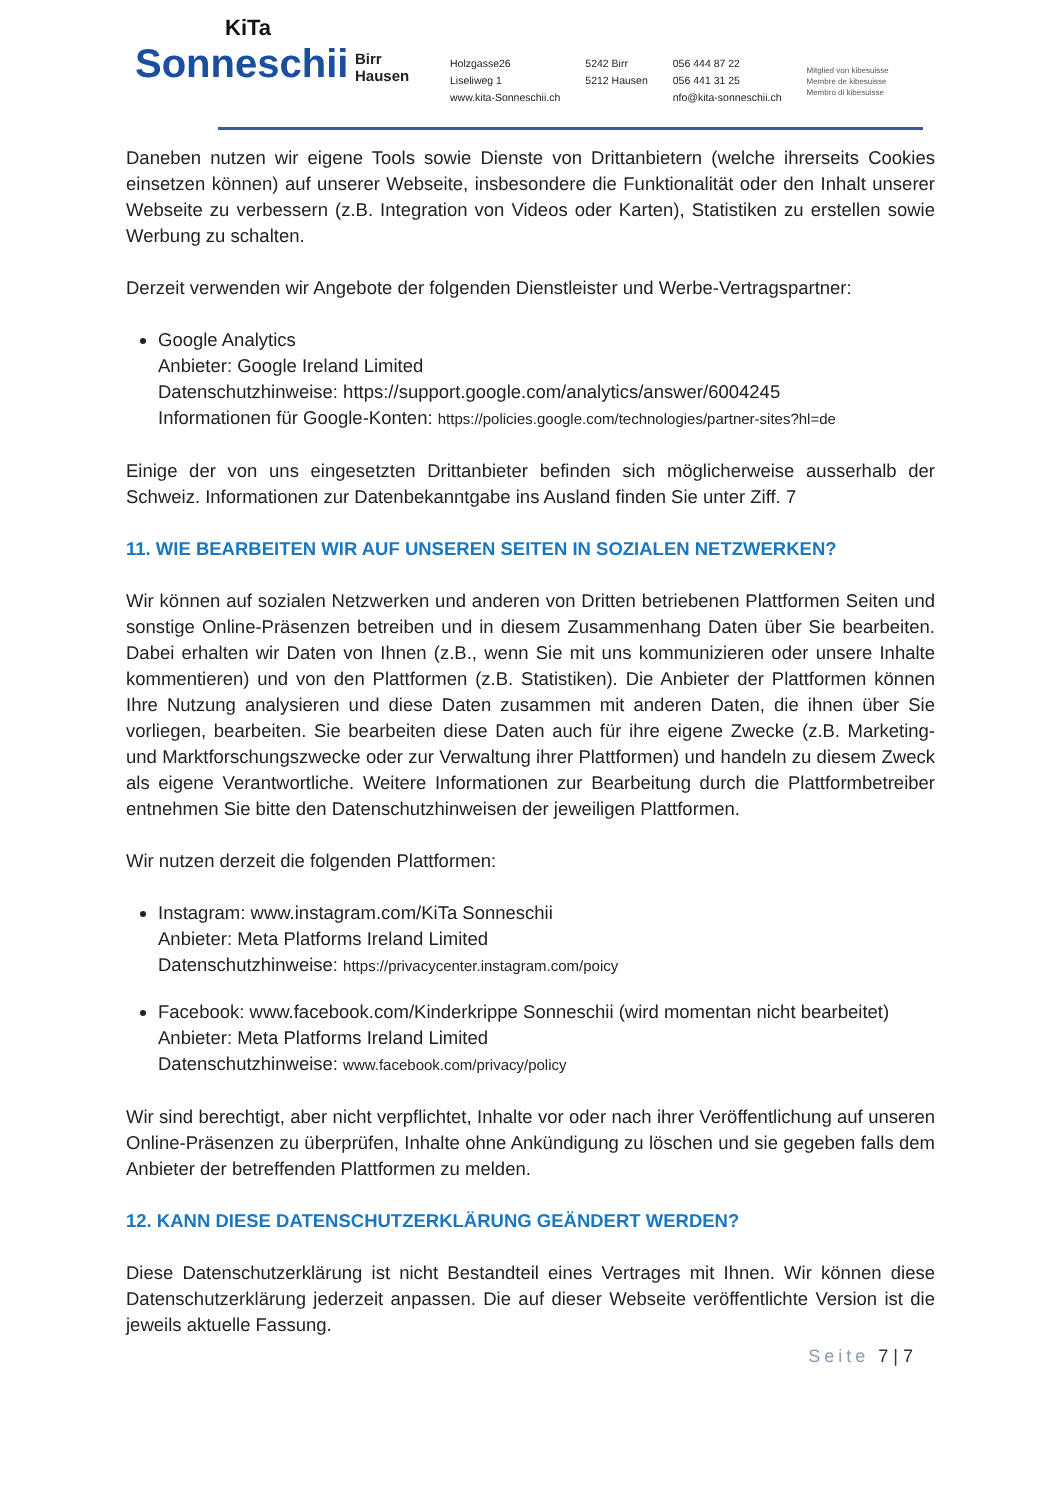KiTa
Sonneschii
Birr
Hausen
Holzgasse26
Liseliweg 1
www.kita-Sonneschii.ch
5242 Birr
5212 Hausen
056 444 87 22
056 441 31 25
nfo@kita-sonneschii.ch
Mitglied von kibesuisse
Membre de kibesuisse
Membro di kibesuisse
Daneben nutzen wir eigene Tools sowie Dienste von Drittanbietern (welche ihrerseits Cookies einsetzen können) auf unserer Webseite, insbesondere die Funktionalität oder den Inhalt unserer Webseite zu verbessern (z.B. Integration von Videos oder Karten), Statistiken zu erstellen sowie Werbung zu schalten.
Derzeit verwenden wir Angebote der folgenden Dienstleister und Werbe-Vertragspartner:
Google Analytics
Anbieter: Google Ireland Limited
Datenschutzhinweise: https://support.google.com/analytics/answer/6004245
Informationen für Google-Konten: https://policies.google.com/technologies/partner-sites?hl=de
Einige der von uns eingesetzten Drittanbieter befinden sich möglicherweise ausserhalb der Schweiz. Informationen zur Datenbekanntgabe ins Ausland finden Sie unter Ziff. 7
11. WIE BEARBEITEN WIR AUF UNSEREN SEITEN IN SOZIALEN NETZWERKEN?
Wir können auf sozialen Netzwerken und anderen von Dritten betriebenen Plattformen Seiten und sonstige Online-Präsenzen betreiben und in diesem Zusammenhang Daten über Sie bearbeiten. Dabei erhalten wir Daten von Ihnen (z.B., wenn Sie mit uns kommunizieren oder unsere Inhalte kommentieren) und von den Plattformen (z.B. Statistiken). Die Anbieter der Plattformen können Ihre Nutzung analysieren und diese Daten zusammen mit anderen Daten, die ihnen über Sie vorliegen, bearbeiten. Sie bearbeiten diese Daten auch für ihre eigene Zwecke (z.B. Marketing- und Marktforschungszwecke oder zur Verwaltung ihrer Plattformen) und handeln zu diesem Zweck als eigene Verantwortliche. Weitere Informationen zur Bearbeitung durch die Plattformbetreiber entnehmen Sie bitte den Datenschutzhinweisen der jeweiligen Plattformen.
Wir nutzen derzeit die folgenden Plattformen:
Instagram: www.instagram.com/KiTa Sonneschii
Anbieter: Meta Platforms Ireland Limited
Datenschutzhinweise: https://privacycenter.instagram.com/poicy
Facebook: www.facebook.com/Kinderkrippe Sonneschii (wird momentan nicht bearbeitet)
Anbieter: Meta Platforms Ireland Limited
Datenschutzhinweise: www.facebook.com/privacy/policy
Wir sind berechtigt, aber nicht verpflichtet, Inhalte vor oder nach ihrer Veröffentlichung auf unseren Online-Präsenzen zu überprüfen, Inhalte ohne Ankündigung zu löschen und sie gegeben falls dem Anbieter der betreffenden Plattformen zu melden.
12. KANN DIESE DATENSCHUTZERKLÄRUNG GEÄNDERT WERDEN?
Diese Datenschutzerklärung ist nicht Bestandteil eines Vertrages mit Ihnen. Wir können diese Datenschutzerklärung jederzeit anpassen. Die auf dieser Webseite veröffentlichte Version ist die jeweils aktuelle Fassung.
Seite 7 | 7